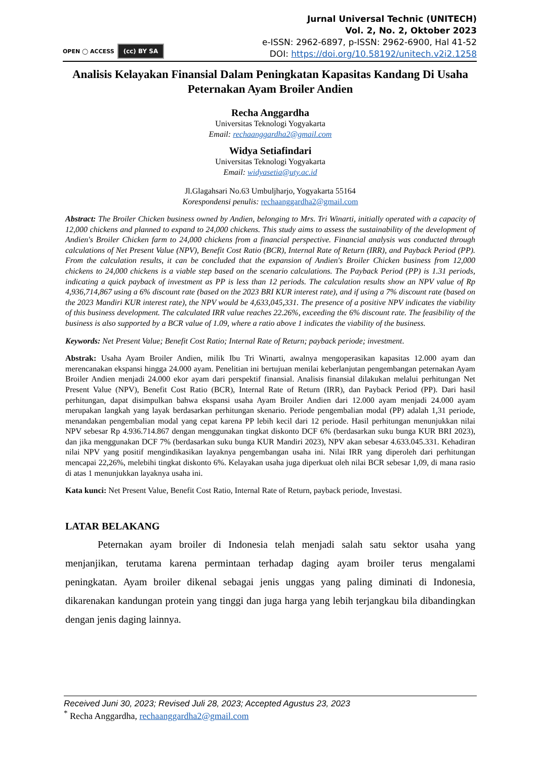OPEN ◯ ACCESS (cc) BY SA
Jurnal Universal Technic (UNITECH)
Vol. 2, No. 2, Oktober 2023
e-ISSN: 2962-6897, p-ISSN: 2962-6900, Hal 41-52
DOI: https://doi.org/10.58192/unitech.v2i2.1258
Analisis Kelayakan Finansial Dalam Peningkatan Kapasitas Kandang Di Usaha Peternakan Ayam Broiler Andien
Recha Anggardha
Universitas Teknologi Yogyakarta
Email: rechaanggardha2@gmail.com
Widya Setiafindari
Universitas Teknologi Yogyakarta
Email: widyasetia@uty.ac.id
Jl.Glagahsari No.63 Umbuljharjo, Yogyakarta 55164
Korespondensi penulis: rechaanggardha2@gmail.com
Abstract: The Broiler Chicken business owned by Andien, belonging to Mrs. Tri Winarti, initially operated with a capacity of 12,000 chickens and planned to expand to 24,000 chickens. This study aims to assess the sustainability of the development of Andien's Broiler Chicken farm to 24,000 chickens from a financial perspective. Financial analysis was conducted through calculations of Net Present Value (NPV), Benefit Cost Ratio (BCR), Internal Rate of Return (IRR), and Payback Period (PP). From the calculation results, it can be concluded that the expansion of Andien's Broiler Chicken business from 12,000 chickens to 24,000 chickens is a viable step based on the scenario calculations. The Payback Period (PP) is 1.31 periods, indicating a quick payback of investment as PP is less than 12 periods. The calculation results show an NPV value of Rp 4,936,714,867 using a 6% discount rate (based on the 2023 BRI KUR interest rate), and if using a 7% discount rate (based on the 2023 Mandiri KUR interest rate), the NPV would be 4,633,045,331. The presence of a positive NPV indicates the viability of this business development. The calculated IRR value reaches 22.26%, exceeding the 6% discount rate. The feasibility of the business is also supported by a BCR value of 1.09, where a ratio above 1 indicates the viability of the business.
Keywords: Net Present Value; Benefit Cost Ratio; Internal Rate of Return; payback periode; investment.
Abstrak: Usaha Ayam Broiler Andien, milik Ibu Tri Winarti, awalnya mengoperasikan kapasitas 12.000 ayam dan merencanakan ekspansi hingga 24.000 ayam. Penelitian ini bertujuan menilai keberlanjutan pengembangan peternakan Ayam Broiler Andien menjadi 24.000 ekor ayam dari perspektif finansial. Analisis finansial dilakukan melalui perhitungan Net Present Value (NPV), Benefit Cost Ratio (BCR), Internal Rate of Return (IRR), dan Payback Period (PP). Dari hasil perhitungan, dapat disimpulkan bahwa ekspansi usaha Ayam Broiler Andien dari 12.000 ayam menjadi 24.000 ayam merupakan langkah yang layak berdasarkan perhitungan skenario. Periode pengembalian modal (PP) adalah 1,31 periode, menandakan pengembalian modal yang cepat karena PP lebih kecil dari 12 periode. Hasil perhitungan menunjukkan nilai NPV sebesar Rp 4.936.714.867 dengan menggunakan tingkat diskonto DCF 6% (berdasarkan suku bunga KUR BRI 2023), dan jika menggunakan DCF 7% (berdasarkan suku bunga KUR Mandiri 2023), NPV akan sebesar 4.633.045.331. Kehadiran nilai NPV yang positif mengindikasikan layaknya pengembangan usaha ini. Nilai IRR yang diperoleh dari perhitungan mencapai 22,26%, melebihi tingkat diskonto 6%. Kelayakan usaha juga diperkuat oleh nilai BCR sebesar 1,09, di mana rasio di atas 1 menunjukkan layaknya usaha ini.
Kata kunci: Net Present Value, Benefit Cost Ratio, Internal Rate of Return, payback periode, Investasi.
LATAR BELAKANG
Peternakan ayam broiler di Indonesia telah menjadi salah satu sektor usaha yang menjanjikan, terutama karena permintaan terhadap daging ayam broiler terus mengalami peningkatan. Ayam broiler dikenal sebagai jenis unggas yang paling diminati di Indonesia, dikarenakan kandungan protein yang tinggi dan juga harga yang lebih terjangkau bila dibandingkan dengan jenis daging lainnya.
Received Juni 30, 2023; Revised Juli 28, 2023; Accepted Agustus 23, 2023
<sup>*</sup> Recha Anggardha, rechaanggardha2@gmail.com